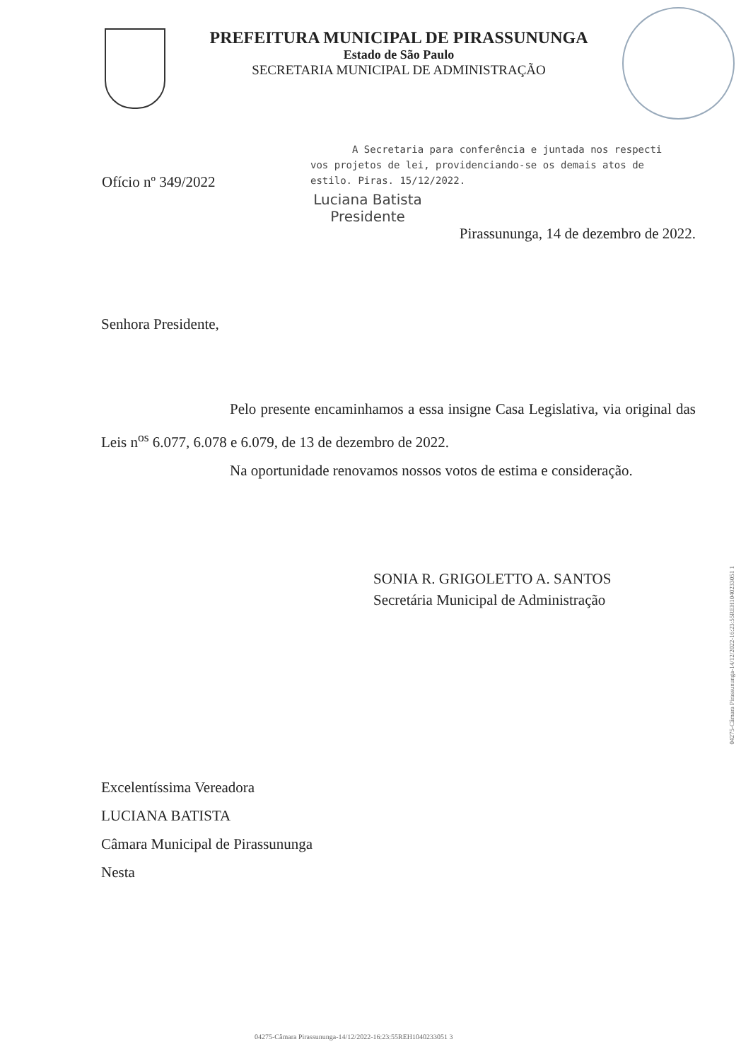PREFEITURA MUNICIPAL DE PIRASSUNUNGA
Estado de São Paulo
SECRETARIA MUNICIPAL DE ADMINISTRAÇÃO
Ofício nº 349/2022
A Secretaria para conferência e juntada nos respecti
vos projetos de lei, providenciando-se os demais atos de
estilo. Piras. 15/12/2022.
Luciana Batista
Presidente
Pirassununga, 14 de dezembro de 2022.
Senhora Presidente,
Pelo presente encaminhamos a essa insigne Casa Legislativa, via original das Leis n<sup>os</sup> 6.077, 6.078 e 6.079, de 13 de dezembro de 2022.
Na oportunidade renovamos nossos votos de estima e consideração.
SONIA R. GRIGOLETTO A. SANTOS
Secretária Municipal de Administração
Excelentíssima Vereadora
LUCIANA BATISTA
Câmara Municipal de Pirassununga
Nesta
04275-Câmara Pirassununga-14/12/2022-16:23:55REH1040233051 1
04275-Câmara Pirassununga-14/12/2022-16:23:55REH1040233051 3